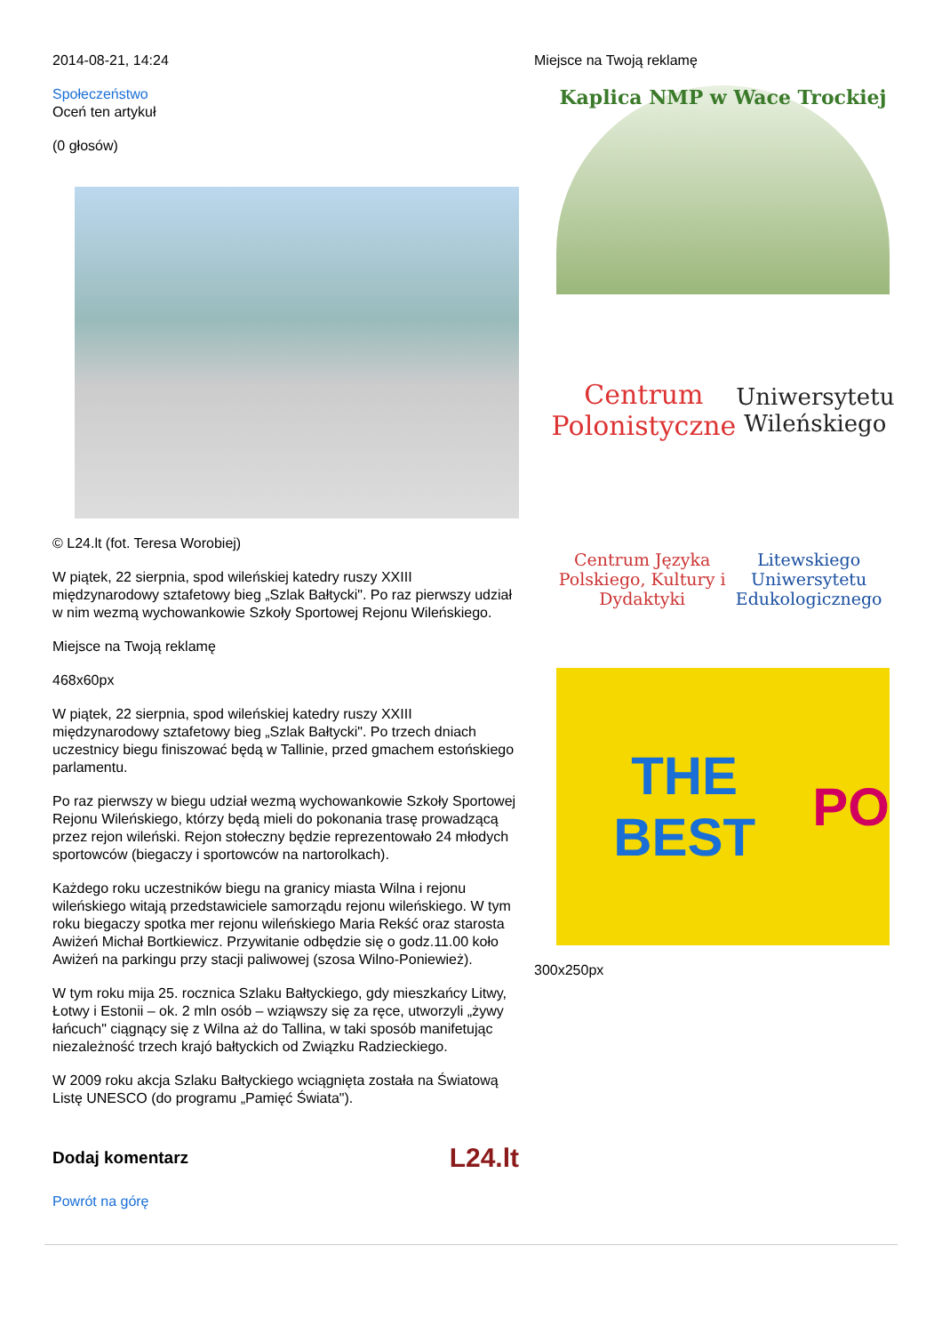2014-08-21, 14:24
Społeczeństwo
Oceń ten artykuł
(0 głosów)
© L24.lt (fot. Teresa Worobiej)
W piątek, 22 sierpnia, spod wileńskiej katedry ruszy XXIII międzynarodowy sztafetowy bieg „Szlak Bałtycki". Po raz pierwszy udział w nim wezmą wychowankowie Szkoły Sportowej Rejonu Wileńskiego.
Miejsce na Twoją reklamę
468x60px
W piątek, 22 sierpnia, spod wileńskiej katedry ruszy XXIII międzynarodowy sztafetowy bieg „Szlak Bałtycki". Po trzech dniach uczestnicy biegu finiszować będą w Tallinie, przed gmachem estońskiego parlamentu.
Po raz pierwszy w biegu udział wezmą wychowankowie Szkoły Sportowej Rejonu Wileńskiego, którzy będą mieli do pokonania trasę prowadzącą przez rejon wileński. Rejon stołeczny będzie reprezentowało 24 młodych sportowców (biegaczy i sportowców na nartorolkach).
Każdego roku uczestników biegu na granicy miasta Wilna i rejonu wileńskiego witają przedstawiciele samorządu rejonu wileńskiego. W tym roku biegaczy spotka mer rejonu wileńskiego Maria Rekść oraz starosta Awiżeń Michał Bortkiewicz. Przywitanie odbędzie się o godz.11.00 koło Awiżeń na parkingu przy stacji paliwowej (szosa Wilno-Poniewież).
W tym roku mija 25. rocznica Szlaku Bałtyckiego, gdy mieszkańcy Litwy, Łotwy i Estonii – ok. 2 mln osób – wziąwszy się za ręce, utworzyli „żywy łańcuch" ciągnący się z Wilna aż do Tallina, w taki sposób manifetując niezależność trzech krajó bałtyckich od Związku Radzieckiego.
W 2009 roku akcja Szlaku Bałtyckiego wciągnięta została na Światową Listę UNESCO (do programu „Pamięć Świata").
Dodaj komentarz
L24.lt
Powrót na górę
Miejsce na Twoją reklamę
Kaplica NMP w Wace Trockiej
Centrum
Polonistyczne
Uniwersytetu Wileńskiego
Centrum Języka Polskiego, Kultury i Dydaktyki
Litewskiego Uniwersytetu Edukologicznego
THE BEST PO
300x250px